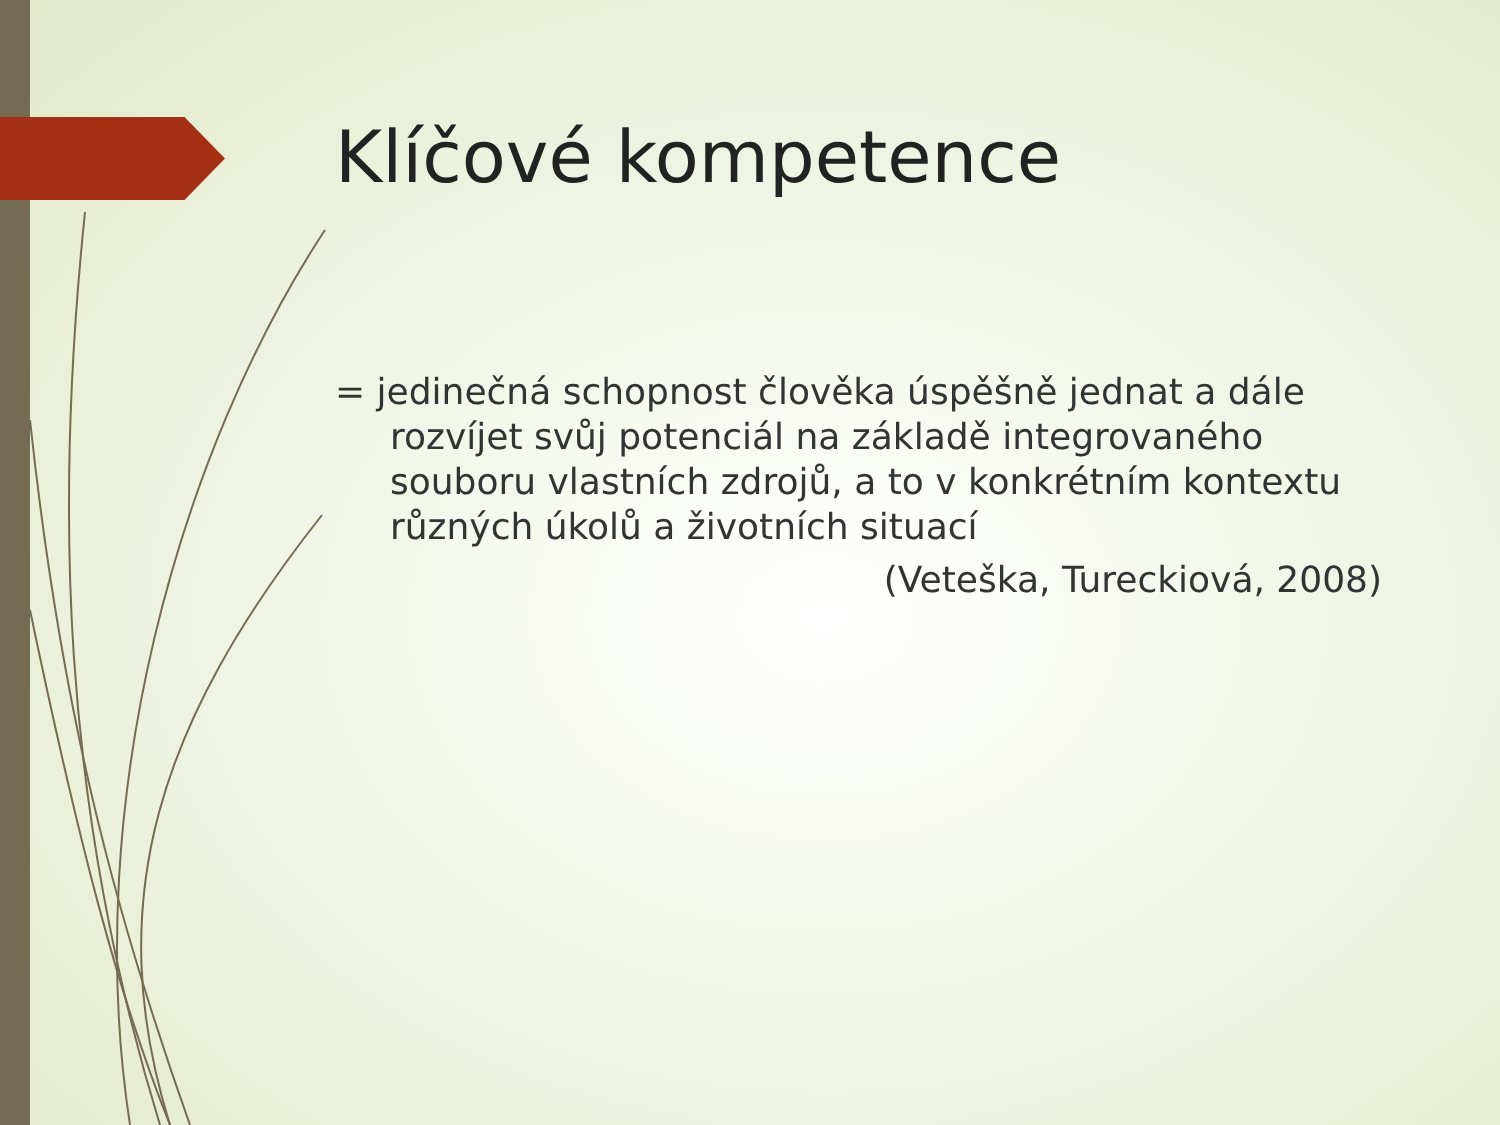Klíčové kompetence
= jedinečná schopnost člověka úspěšně jednat a dále rozvíjet svůj potenciál na základě integrovaného souboru vlastních zdrojů, a to v konkrétním kontextu různých úkolů a životních situací
(Veteška, Tureckiová, 2008)